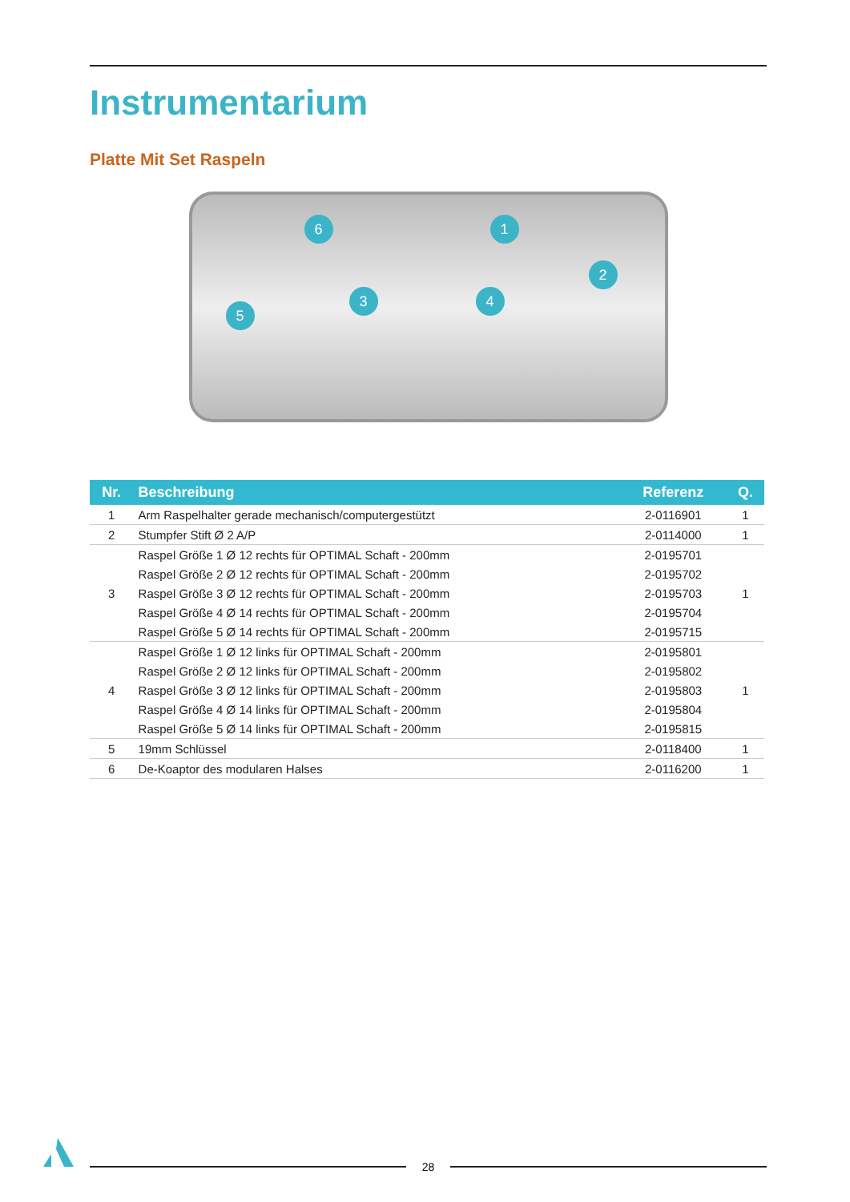Instrumentarium
Platte Mit Set Raspeln
1
2
3 4
5
6
| Nr. | Beschreibung | Referenz | Q. |
| --- | --- | --- | --- |
| 1 | Arm Raspelhalter gerade mechanisch/computergestützt | 2-0116901 | 1 |
| 2 | Stumpfer Stift Ø 2 A/P | 2-0114000 | 1 |
| 3 | Raspel Größe 1 Ø 12 rechts für OPTIMAL Schaft - 200mm | 2-0195701 | 1 |
| | Raspel Größe 2 Ø 12 rechts für OPTIMAL Schaft - 200mm | 2-0195702 | |
| | Raspel Größe 3 Ø 12 rechts für OPTIMAL Schaft - 200mm | 2-0195703 | |
| | Raspel Größe 4 Ø 14 rechts für OPTIMAL Schaft - 200mm | 2-0195704 | |
| | Raspel Größe 5 Ø 14 rechts für OPTIMAL Schaft - 200mm | 2-0195715 | |
| 4 | Raspel Größe 1 Ø 12 links für OPTIMAL Schaft - 200mm | 2-0195801 | 1 |
| | Raspel Größe 2 Ø 12 links für OPTIMAL Schaft - 200mm | 2-0195802 | |
| | Raspel Größe 3 Ø 12 links für OPTIMAL Schaft - 200mm | 2-0195803 | |
| | Raspel Größe 4 Ø 14 links für OPTIMAL Schaft - 200mm | 2-0195804 | |
| | Raspel Größe 5 Ø 14 links für OPTIMAL Schaft - 200mm | 2-0195815 | |
| 5 | 19mm Schlüssel | 2-0118400 | 1 |
| 6 | De-Koaptor des modularen Halses | 2-0116200 | 1 |
28